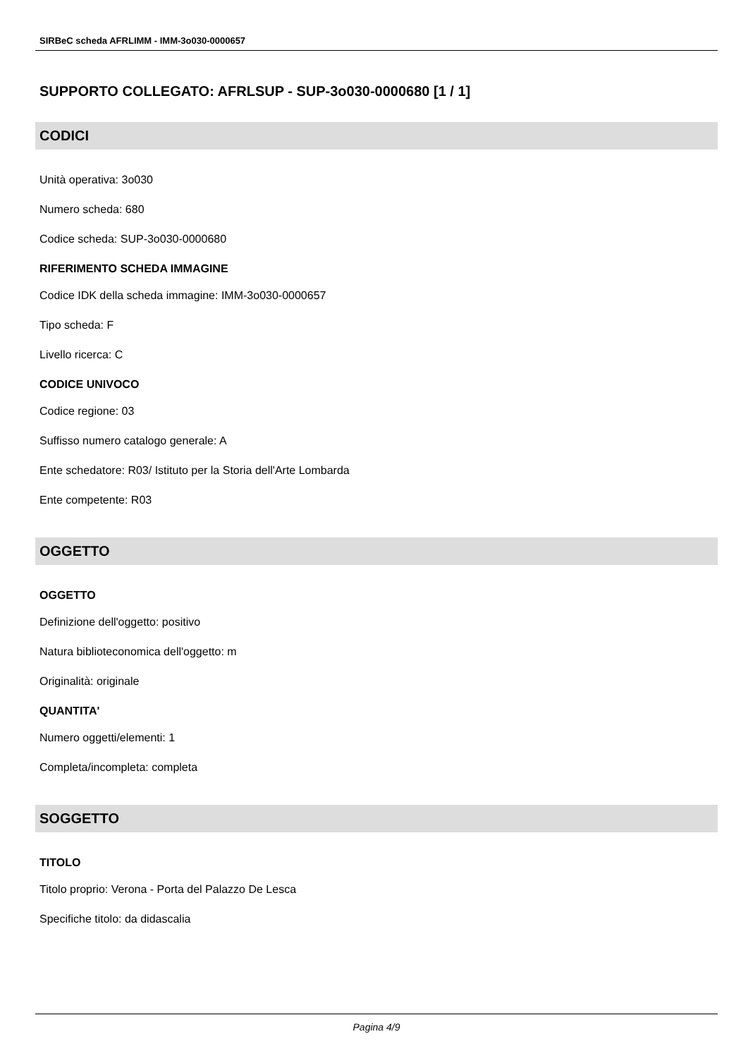SIRBeC scheda AFRLIMM - IMM-3o030-0000657
SUPPORTO COLLEGATO: AFRLSUP - SUP-3o030-0000680 [1 / 1]
CODICI
Unità operativa: 3o030
Numero scheda: 680
Codice scheda: SUP-3o030-0000680
RIFERIMENTO SCHEDA IMMAGINE
Codice IDK della scheda immagine: IMM-3o030-0000657
Tipo scheda: F
Livello ricerca: C
CODICE UNIVOCO
Codice regione: 03
Suffisso numero catalogo generale: A
Ente schedatore: R03/ Istituto per la Storia dell'Arte Lombarda
Ente competente: R03
OGGETTO
OGGETTO
Definizione dell'oggetto: positivo
Natura biblioteconomica dell'oggetto: m
Originalità: originale
QUANTITA'
Numero oggetti/elementi: 1
Completa/incompleta: completa
SOGGETTO
TITOLO
Titolo proprio: Verona - Porta del Palazzo De Lesca
Specifiche titolo: da didascalia
Pagina 4/9